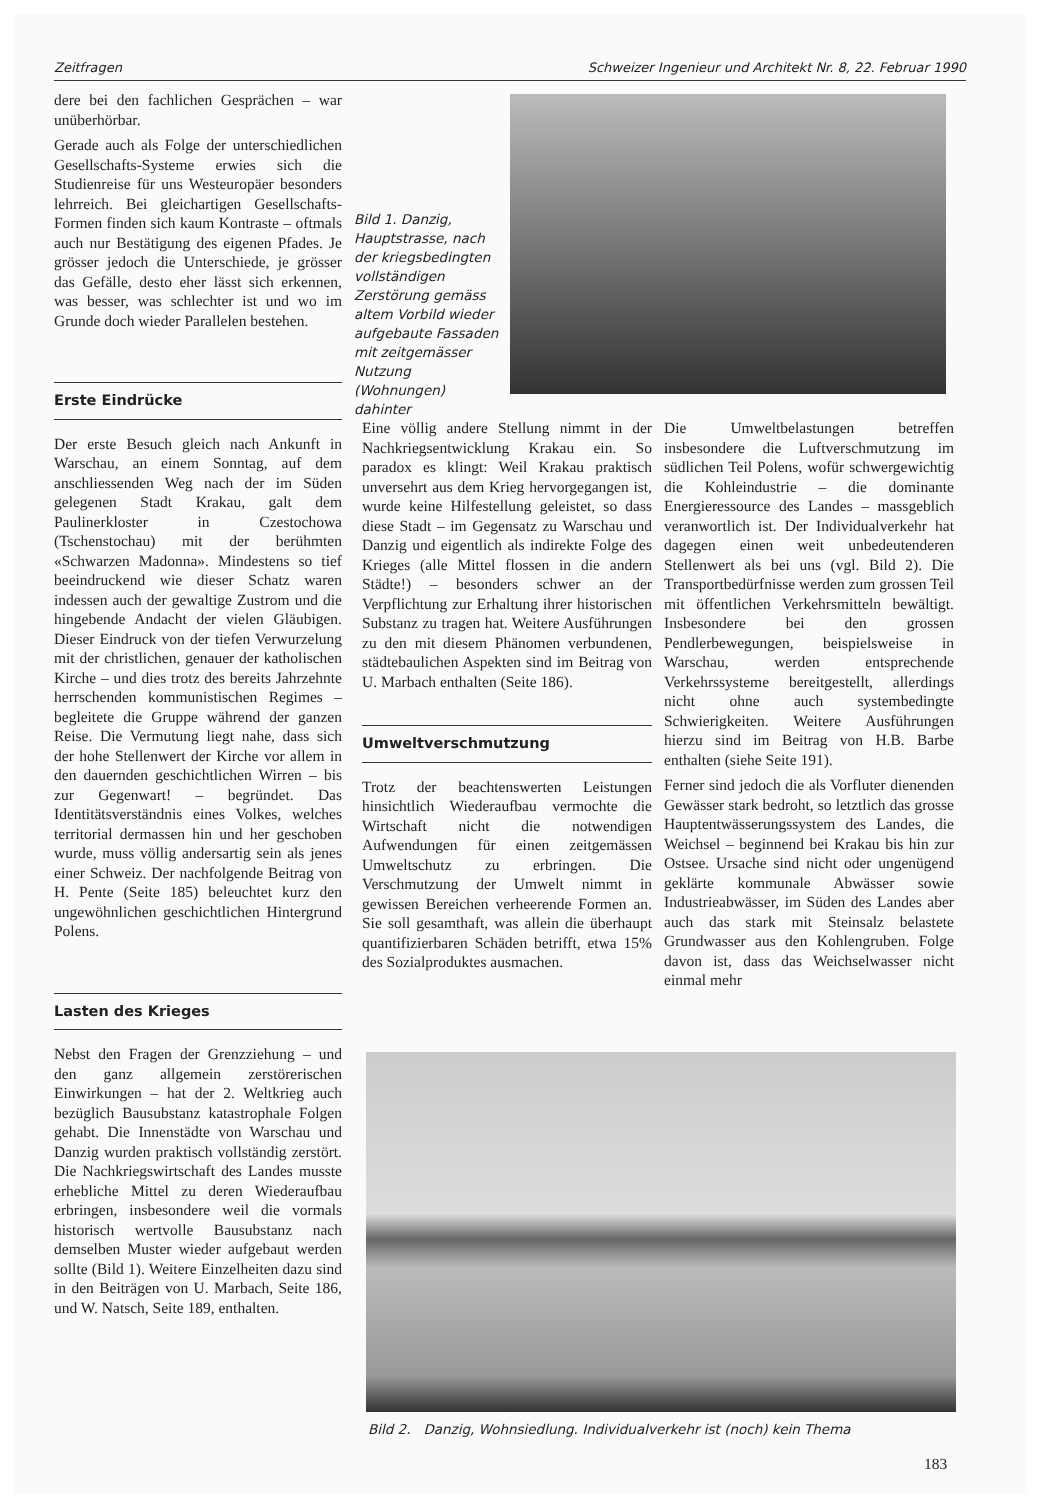Zeitfragen Schweizer Ingenieur und Architekt Nr. 8, 22. Februar 1990
dere bei den fachlichen Gesprächen – war unüberhörbar.
Gerade auch als Folge der unterschiedlichen Gesellschafts-Systeme erwies sich die Studienreise für uns Westeuropäer besonders lehrreich. Bei gleichartigen Gesellschafts-Formen finden sich kaum Kontraste – oftmals auch nur Bestätigung des eigenen Pfades. Je grösser jedoch die Unterschiede, je grösser das Gefälle, desto eher lässt sich erkennen, was besser, was schlechter ist und wo im Grunde doch wieder Parallelen bestehen.
Erste Eindrücke
Der erste Besuch gleich nach Ankunft in Warschau, an einem Sonntag, auf dem anschliessenden Weg nach der im Süden gelegenen Stadt Krakau, galt dem Paulinerkloster in Czestochowa (Tschenstochau) mit der berühmten «Schwarzen Madonna». Mindestens so tief beeindruckend wie dieser Schatz waren indessen auch der gewaltige Zustrom und die hingebende Andacht der vielen Gläubigen. Dieser Eindruck von der tiefen Verwurzelung mit der christlichen, genauer der katholischen Kirche – und dies trotz des bereits Jahrzehnte herrschenden kommunistischen Regimes – begleitete die Gruppe während der ganzen Reise. Die Vermutung liegt nahe, dass sich der hohe Stellenwert der Kirche vor allem in den dauernden geschichtlichen Wirren – bis zur Gegenwart! – begründet. Das Identitätsverständnis eines Volkes, welches territorial dermassen hin und her geschoben wurde, muss völlig andersartig sein als jenes einer Schweiz. Der nachfolgende Beitrag von H. Pente (Seite 185) beleuchtet kurz den ungewöhnlichen geschichtlichen Hintergrund Polens.
Lasten des Krieges
Nebst den Fragen der Grenzziehung – und den ganz allgemein zerstörerischen Einwirkungen – hat der 2. Weltkrieg auch bezüglich Bausubstanz katastrophale Folgen gehabt. Die Innenstädte von Warschau und Danzig wurden praktisch vollständig zerstört. Die Nachkriegswirtschaft des Landes musste erhebliche Mittel zu deren Wiederaufbau erbringen, insbesondere weil die vormals historisch wertvolle Bausubstanz nach demselben Muster wieder aufgebaut werden sollte (Bild 1). Weitere Einzelheiten dazu sind in den Beiträgen von U. Marbach, Seite 186, und W. Natsch, Seite 189, enthalten.
Bild 1. Danzig, Hauptstrasse, nach der kriegsbedingten vollständigen Zerstörung gemäss altem Vorbild wieder aufgebaute Fassaden mit zeitgemässer Nutzung (Wohnungen) dahinter
Eine völlig andere Stellung nimmt in der Nachkriegsentwicklung Krakau ein. So paradox es klingt: Weil Krakau praktisch unversehrt aus dem Krieg hervorgegangen ist, wurde keine Hilfestellung geleistet, so dass diese Stadt – im Gegensatz zu Warschau und Danzig und eigentlich als indirekte Folge des Krieges (alle Mittel flossen in die andern Städte!) – besonders schwer an der Verpflichtung zur Erhaltung ihrer historischen Substanz zu tragen hat. Weitere Ausführungen zu den mit diesem Phänomen verbundenen, städtebaulichen Aspekten sind im Beitrag von U. Marbach enthalten (Seite 186).
Umweltverschmutzung
Trotz der beachtenswerten Leistungen hinsichtlich Wiederaufbau vermochte die Wirtschaft nicht die notwendigen Aufwendungen für einen zeitgemässen Umweltschutz zu erbringen. Die Verschmutzung der Umwelt nimmt in gewissen Bereichen verheerende Formen an. Sie soll gesamthaft, was allein die überhaupt quantifizierbaren Schäden betrifft, etwa 15% des Sozialproduktes ausmachen.
Die Umweltbelastungen betreffen insbesondere die Luftverschmutzung im südlichen Teil Polens, wofür schwergewichtig die Kohleindustrie – die dominante Energieressource des Landes – massgeblich veranwortlich ist. Der Individualverkehr hat dagegen einen weit unbedeutenderen Stellenwert als bei uns (vgl. Bild 2). Die Transportbedürfnisse werden zum grossen Teil mit öffentlichen Verkehrsmitteln bewältigt. Insbesondere bei den grossen Pendlerbewegungen, beispielsweise in Warschau, werden entsprechende Verkehrssysteme bereitgestellt, allerdings nicht ohne auch systembedingte Schwierigkeiten. Weitere Ausführungen hierzu sind im Beitrag von H.B. Barbe enthalten (siehe Seite 191).
Ferner sind jedoch die als Vorfluter dienenden Gewässer stark bedroht, so letztlich das grosse Hauptentwässerungssystem des Landes, die Weichsel – beginnend bei Krakau bis hin zur Ostsee. Ursache sind nicht oder ungenügend geklärte kommunale Abwässer sowie Industrieabwässer, im Süden des Landes aber auch das stark mit Steinsalz belastete Grundwasser aus den Kohlengruben. Folge davon ist, dass das Weichselwasser nicht einmal mehr
Bild 2. Danzig, Wohnsiedlung. Individualverkehr ist (noch) kein Thema
183